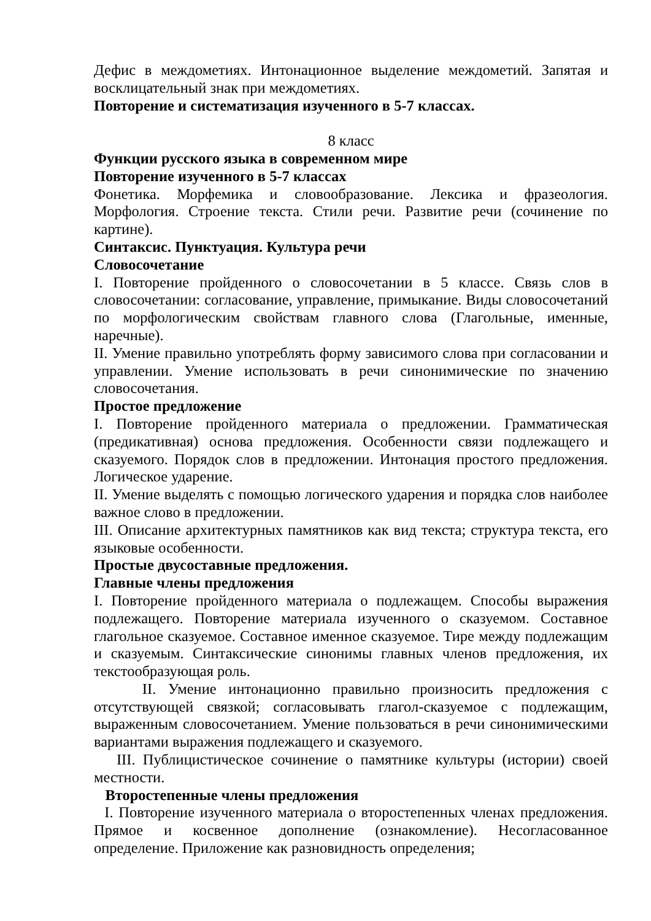Дефис в междометиях. Интонационное выделение междометий. Запятая и восклицательный знак при междометиях.
Повторение и систематизация изученного в 5-7 классах.
8 класс
Функции русского языка в современном мире
Повторение изученного в 5-7 классах
Фонетика. Морфемика и словообразование. Лексика и фразеология. Морфология. Строение текста. Стили речи. Развитие речи (сочинение по картине).
Синтаксис. Пунктуация. Культура речи
Словосочетание
I. Повторение пройденного о словосочетании в 5 классе. Связь слов в словосочетании: согласование, управление, примыкание. Виды словосочетаний по морфологическим свойствам главного слова (Глагольные, именные, наречные).
II. Умение правильно употреблять форму зависимого слова при согласовании и управлении. Умение использовать в речи синонимические по значению словосочетания.
Простое предложение
I. Повторение пройденного материала о предложении. Грамматическая (предикативная) основа предложения. Особенности связи подлежащего и сказуемого. Порядок слов в предложении. Интонация простого предложения. Логическое ударение.
II. Умение выделять с помощью логического ударения и порядка слов наиболее важное слово в предложении.
III. Описание архитектурных памятников как вид текста; структура текста, его языковые особенности.
Простые двусоставные предложения.
Главные члены предложения
I. Повторение пройденного материала о подлежащем. Способы выражения подлежащего. Повторение материала изученного о сказуемом. Составное глагольное сказуемое. Составное именное сказуемое. Тире между подлежащим и сказуемым. Синтаксические синонимы главных членов предложения, их текстообразующая роль.
II. Умение интонационно правильно произносить предложения с отсутствующей связкой; согласовывать глагол-сказуемое с подлежащим, выраженным словосочетанием. Умение пользоваться в речи синонимическими вариантами выражения подлежащего и сказуемого.
III. Публицистическое сочинение о памятнике культуры (истории) своей местности.
Второстепенные члены предложения
I. Повторение изученного материала о второстепенных членах предложения. Прямое и косвенное дополнение (ознакомление). Несогласованное определение. Приложение как разновидность определения;